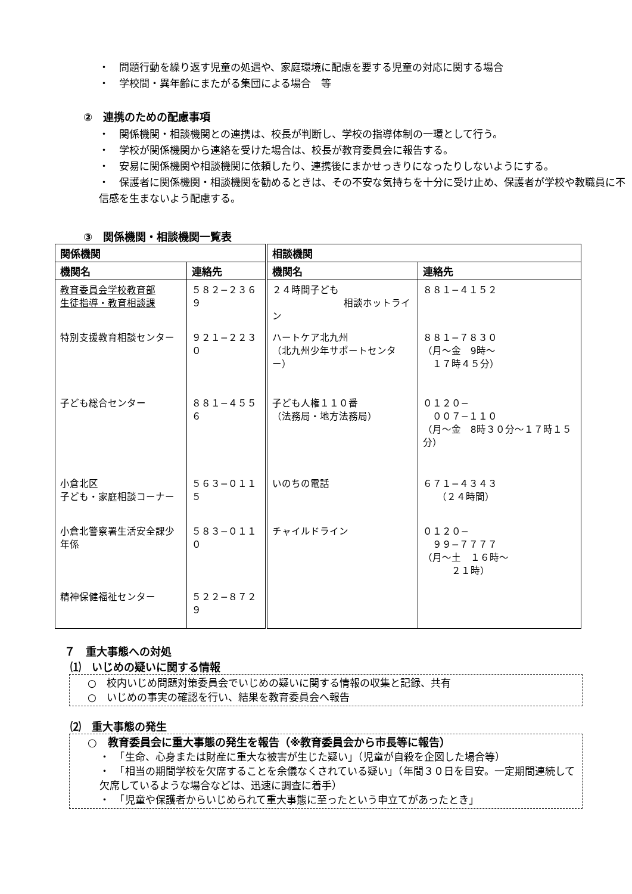・　問題行動を繰り返す児童の処遇や、家庭環境に配慮を要する児童の対応に関する場合
・　学校間・異年齢にまたがる集団による場合　等
②　連携のための配慮事項
・　関係機関・相談機関との連携は、校長が判断し、学校の指導体制の一環として行う。
・　学校が関係機関から連絡を受けた場合は、校長が教育委員会に報告する。
・　安易に関係機関や相談機関に依頼したり、連携後にまかせっきりになったりしないようにする。
・　保護者に関係機関・相談機関を勧めるときは、その不安な気持ちを十分に受け止め、保護者が学校や教職員に不信感を生まないよう配慮する。
③　関係機関・相談機関一覧表
| 関係機関 | | 相談機関 | |
| --- | --- | --- | --- |
| 機関名 | 連絡先 | 機関名 | 連絡先 |
| 教育委員会学校教育部 生徒指導・教育相談課 | ５８２−２３６９ | ２４時間子ども 相談ホットライン | ８８１−４１５２ |
| 特別支援教育相談センター | ９２１−２２３０ | ハートケア北九州 （北九州少年サポートセンター） | ８８１−７８３０ （月～金 9時～ １７時４５分） |
| 子ども総合センター | ８８１−４５５６ | 子ども人権１１０番 （法務局・地方法務局） | ０１２０− ００７−１１０ （月～金 8時３０分～１７時１５分） |
| 小倉北区 子ども・家庭相談コーナー | ５６３−０１１５ | いのちの電話 | ６７１−４３４３ （２４時間） |
| 小倉北警察署生活安全課少年係 | ５８３−０１１０ | チャイルドライン | ０１２０− ９９−７７７７ （月～土 １６時～ ２１時） |
| 精神保健福祉センター | ５２２−８７２９ | | |
７　重大事態への対処
⑴　いじめの疑いに関する情報
○　校内いじめ問題対策委員会でいじめの疑いに関する情報の収集と記録、共有
○　いじめの事実の確認を行い、結果を教育委員会へ報告
⑵　重大事態の発生
○　教育委員会に重大事態の発生を報告（※教育委員会から市長等に報告）
・　「生命、心身または財産に重大な被害が生じた疑い」（児童が自殺を企図した場合等）
・　「相当の期間学校を欠席することを余儀なくされている疑い」（年間３０日を目安。一定期間連続して欠席しているような場合などは、迅速に調査に着手）
・　「児童や保護者からいじめられて重大事態に至ったという申立てがあったとき」